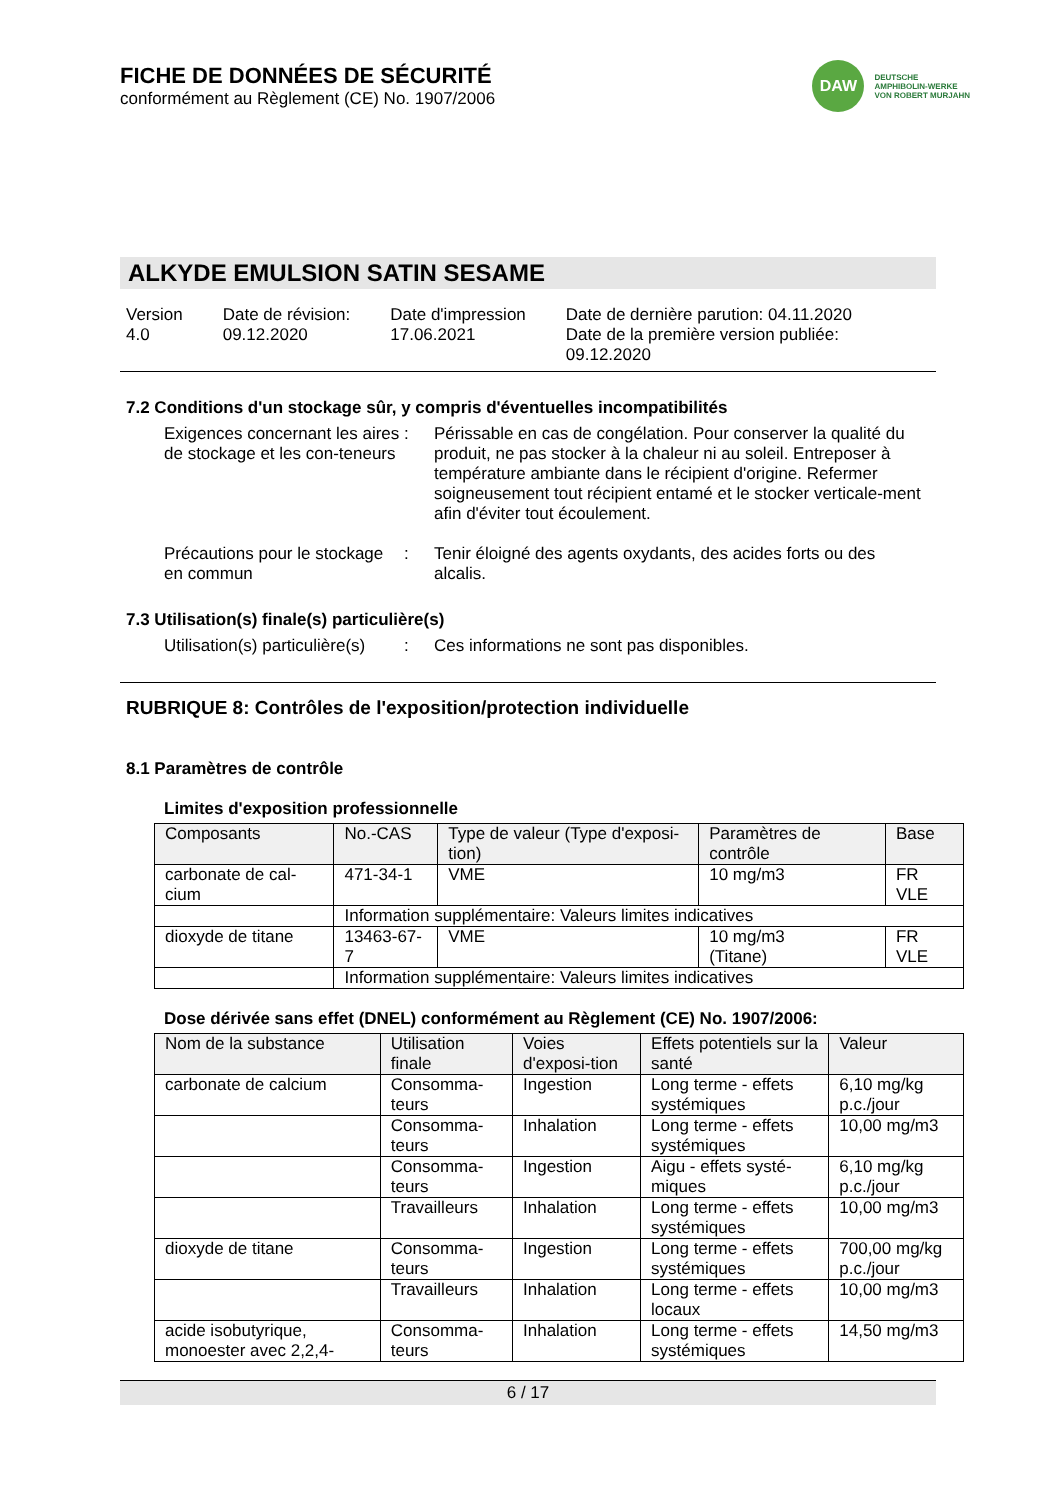FICHE DE DONNÉES DE SÉCURITÉ
conformément au Règlement (CE) No. 1907/2006
DAW
DEUTSCHE
AMPHIBOLIN-WERKE
VON ROBERT MURJAHN
ALKYDE EMULSION SATIN SESAME
Version
4.0
Date de révision:
09.12.2020
Date d'impression
17.06.2021
Date de dernière parution: 04.11.2020
Date de la première version publiée:
09.12.2020
7.2 Conditions d'un stockage sûr, y compris d'éventuelles incompatibilités
Exigences concernant les aires de stockage et les con-teneurs
: Périssable en cas de congélation. Pour conserver la qualité du produit, ne pas stocker à la chaleur ni au soleil. Entreposer à température ambiante dans le récipient d'origine. Refermer soigneusement tout récipient entamé et le stocker verticale-ment afin d'éviter tout écoulement.
Précautions pour le stockage en commun
: Tenir éloigné des agents oxydants, des acides forts ou des alcalis.
7.3 Utilisation(s) finale(s) particulière(s)
Utilisation(s) particulière(s)
: Ces informations ne sont pas disponibles.
RUBRIQUE 8: Contrôles de l'exposition/protection individuelle
8.1 Paramètres de contrôle
Limites d'exposition professionnelle
| Composants | No.-CAS | Type de valeur (Type d'exposi-tion) | Paramètres de contrôle | Base |
| --- | --- | --- | --- | --- |
| carbonate de cal-cium | 471-34-1 | VME | 10 mg/m3 | FR VLE |
| | Information supplémentaire: Valeurs limites indicatives | | | |
| dioxyde de titane | 13463-67-7 | VME | 10 mg/m3 (Titane) | FR VLE |
| | Information supplémentaire: Valeurs limites indicatives | | | |
Dose dérivée sans effet (DNEL) conformément au Règlement (CE) No. 1907/2006:
| Nom de la substance | Utilisation finale | Voies d'exposi-tion | Effets potentiels sur la santé | Valeur |
| --- | --- | --- | --- | --- |
| carbonate de calcium | Consomma-teurs | Ingestion | Long terme - effets systémiques | 6,10 mg/kg p.c./jour |
| | Consomma-teurs | Inhalation | Long terme - effets systémiques | 10,00 mg/m3 |
| | Consomma-teurs | Ingestion | Aigu - effets systé-miques | 6,10 mg/kg p.c./jour |
| | Travailleurs | Inhalation | Long terme - effets systémiques | 10,00 mg/m3 |
| dioxyde de titane | Consomma-teurs | Ingestion | Long terme - effets systémiques | 700,00 mg/kg p.c./jour |
| | Travailleurs | Inhalation | Long terme - effets locaux | 10,00 mg/m3 |
| acide isobutyrique, monoester avec 2,2,4- | Consomma-teurs | Inhalation | Long terme - effets systémiques | 14,50 mg/m3 |
6 / 17